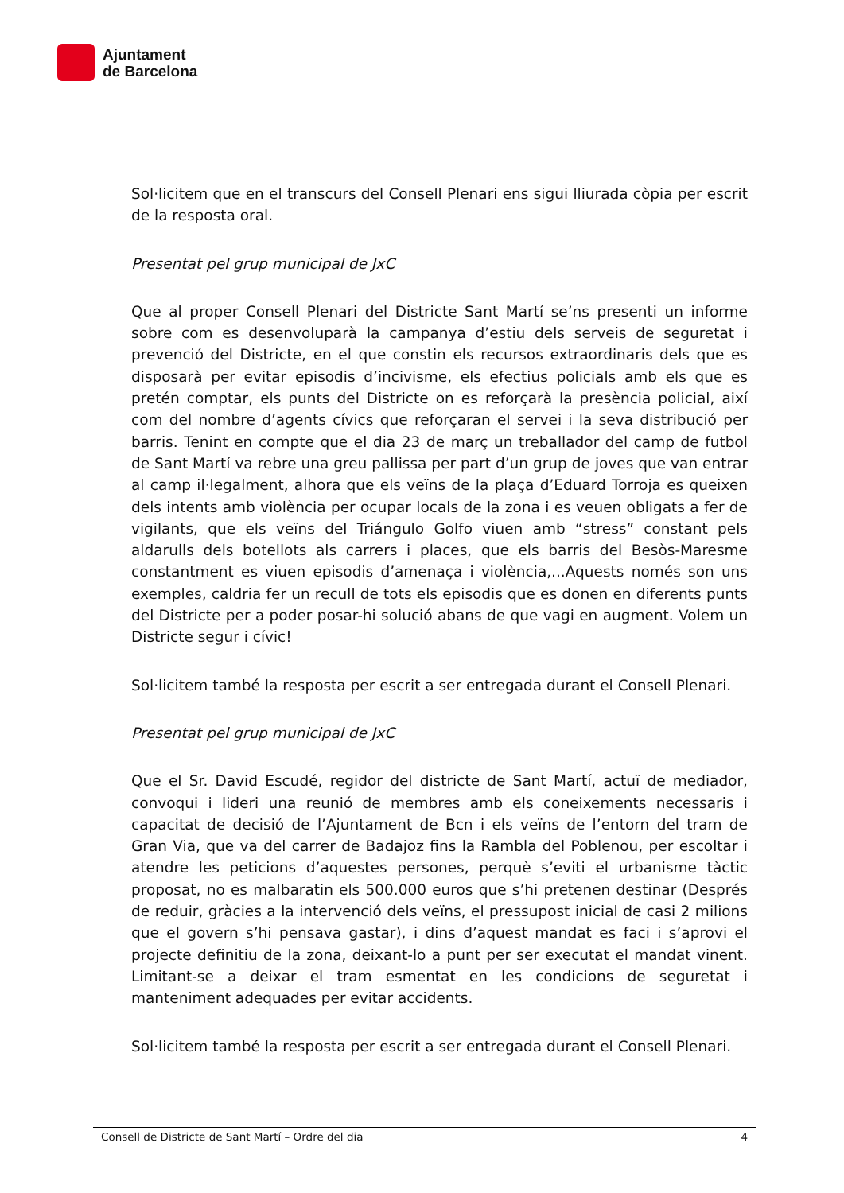Ajuntament
de Barcelona
Sol·licitem que en el transcurs del Consell Plenari ens sigui lliurada còpia per escrit de la resposta oral.
Presentat pel grup municipal de JxC
Que al proper Consell Plenari del Districte Sant Martí se’ns presenti un informe sobre com es desenvoluparà la campanya d’estiu dels serveis de seguretat i prevenció del Districte, en el que constin els recursos extraordinaris dels que es disposarà per evitar episodis d’incivisme, els efectius policials amb els que es pretén comptar, els punts del Districte on es reforçarà la presència policial, així com del nombre d’agents cívics que reforçaran el servei i la seva distribució per barris. Tenint en compte que el dia 23 de març un treballador del camp de futbol de Sant Martí va rebre una greu pallissa per part d’un grup de joves que van entrar al camp il·legalment, alhora que els veïns de la plaça d’Eduard Torroja es queixen dels intents amb violència per ocupar locals de la zona i es veuen obligats a fer de vigilants, que els veïns del Triángulo Golfo viuen amb “stress” constant pels aldarulls dels botellots als carrers i places, que els barris del Besòs-Maresme constantment es viuen episodis d’amenaça i violència,...Aquests només son uns exemples, caldria fer un recull de tots els episodis que es donen en diferents punts del Districte per a poder posar-hi solució abans de que vagi en augment. Volem un Districte segur i cívic!
Sol·licitem també la resposta per escrit a ser entregada durant el Consell Plenari.
Presentat pel grup municipal de JxC
Que el Sr. David Escudé, regidor del districte de Sant Martí, actuï de mediador, convoqui i lideri una reunió de membres amb els coneixements necessaris i capacitat de decisió de l’Ajuntament de Bcn i els veïns de l’entorn del tram de Gran Via, que va del carrer de Badajoz fins la Rambla del Poblenou, per escoltar i atendre les peticions d’aquestes persones, perquè s’eviti el urbanisme tàctic proposat, no es malbaratin els 500.000 euros que s’hi pretenen destinar (Després de reduir, gràcies a la intervenció dels veïns, el pressupost inicial de casi 2 milions que el govern s’hi pensava gastar), i dins d’aquest mandat es faci i s’aprovi el projecte definitiu de la zona, deixant-lo a punt per ser executat el mandat vinent. Limitant-se a deixar el tram esmentat en les condicions de seguretat i manteniment adequades per evitar accidents.
Sol·licitem també la resposta per escrit a ser entregada durant el Consell Plenari.
Consell de Districte de Sant Martí – Ordre del dia 4